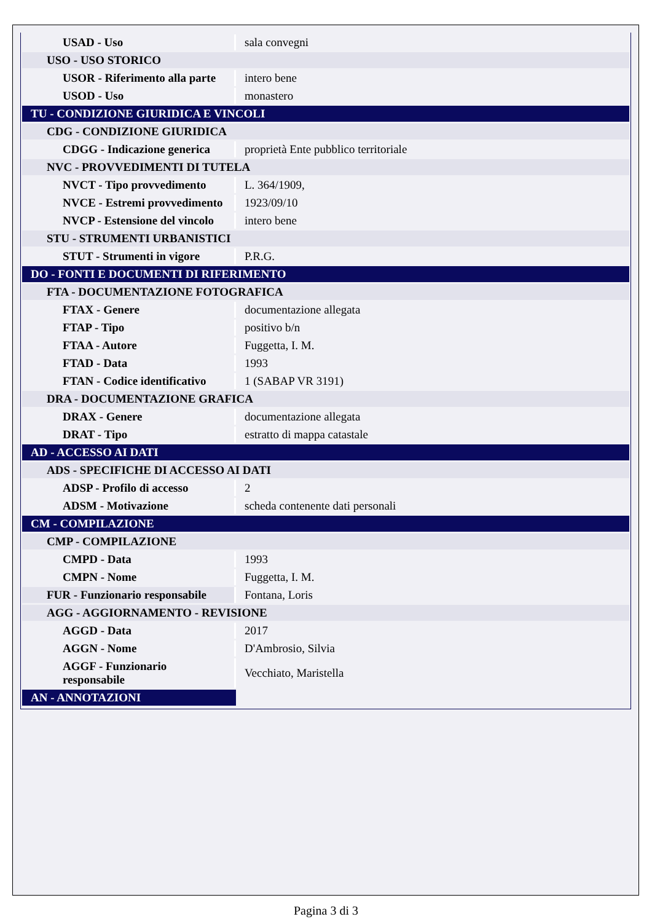| USAD - Uso | sala convegni |
| USO - USO STORICO | |
| USOR - Riferimento alla parte | intero bene |
| USOD - Uso | monastero |
| TU - CONDIZIONE GIURIDICA E VINCOLI | |
| CDG - CONDIZIONE GIURIDICA | |
| CDGG - Indicazione generica | proprietà Ente pubblico territoriale |
| NVC - PROVVEDIMENTI DI TUTELA | |
| NVCT - Tipo provvedimento | L. 364/1909, |
| NVCE - Estremi provvedimento | 1923/09/10 |
| NVCP - Estensione del vincolo | intero bene |
| STU - STRUMENTI URBANISTICI | |
| STUT - Strumenti in vigore | P.R.G. |
| DO - FONTI E DOCUMENTI DI RIFERIMENTO | |
| FTA - DOCUMENTAZIONE FOTOGRAFICA | |
| FTAX - Genere | documentazione allegata |
| FTAP - Tipo | positivo b/n |
| FTAA - Autore | Fuggetta, I. M. |
| FTAD - Data | 1993 |
| FTAN - Codice identificativo | 1 (SABAP VR 3191) |
| DRA - DOCUMENTAZIONE GRAFICA | |
| DRAX - Genere | documentazione allegata |
| DRAT - Tipo | estratto di mappa catastale |
| AD - ACCESSO AI DATI | |
| ADS - SPECIFICHE DI ACCESSO AI DATI | |
| ADSP - Profilo di accesso | 2 |
| ADSM - Motivazione | scheda contenente dati personali |
| CM - COMPILAZIONE | |
| CMP - COMPILAZIONE | |
| CMPD - Data | 1993 |
| CMPN - Nome | Fuggetta, I. M. |
| FUR - Funzionario responsabile | Fontana, Loris |
| AGG - AGGIORNAMENTO - REVISIONE | |
| AGGD - Data | 2017 |
| AGGN - Nome | D'Ambrosio, Silvia |
| AGGF - Funzionario responsabile | Vecchiato, Maristella |
| AN - ANNOTAZIONI | |
Pagina 3 di 3